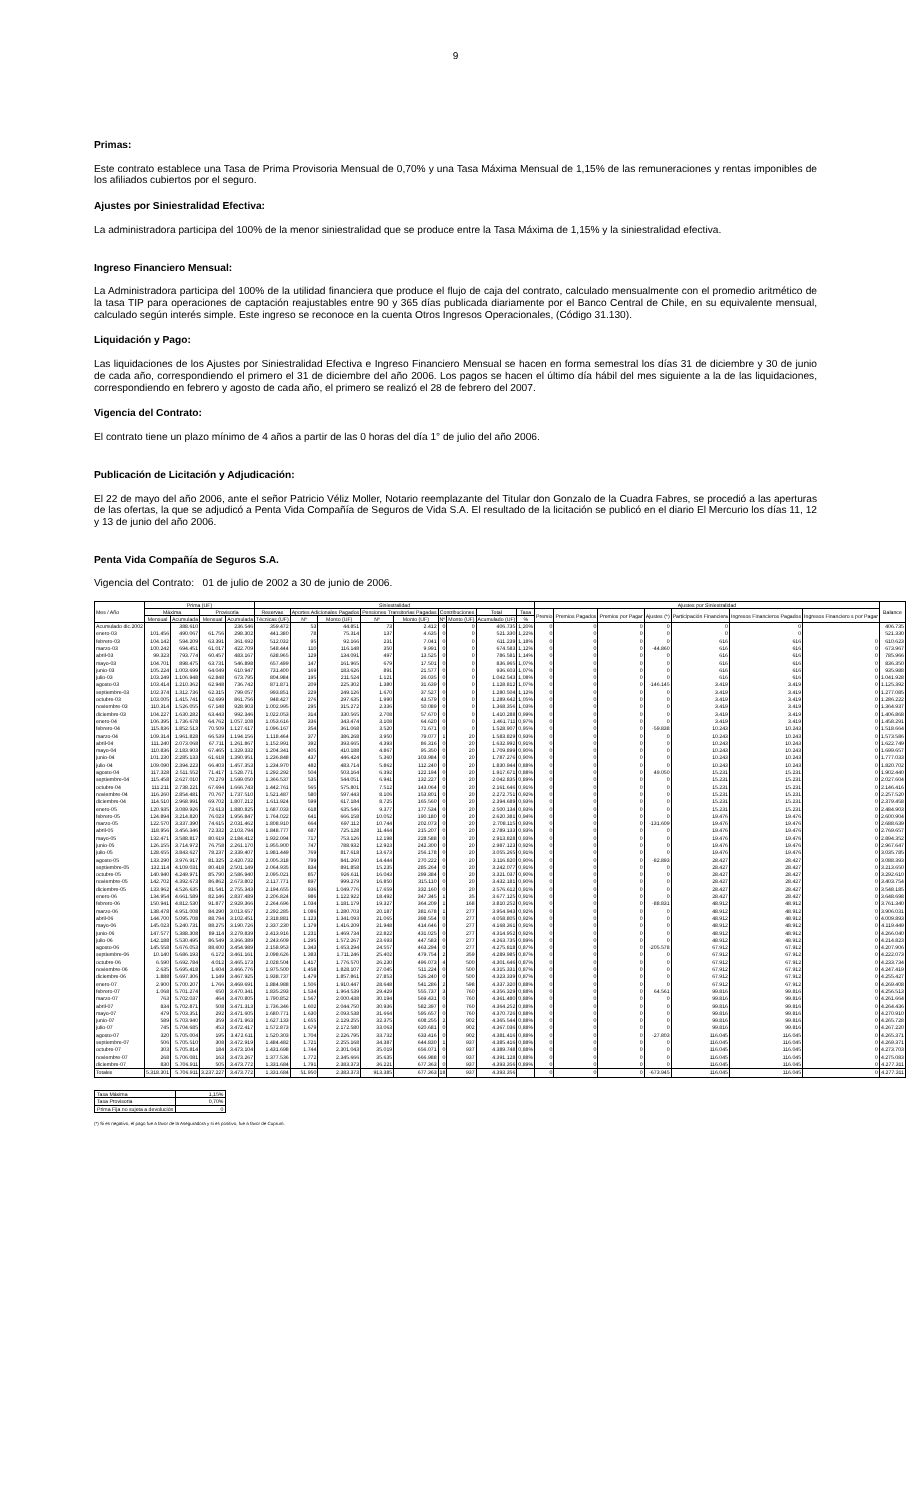9
Primas:
Este contrato establece una Tasa de Prima Provisoria Mensual de 0,70% y una Tasa Máxima Mensual de 1,15% de las remuneraciones y rentas imponibles de los afiliados cubiertos por el seguro.
Ajustes por Siniestralidad Efectiva:
La administradora participa del 100% de la menor siniestralidad que se produce entre la Tasa Máxima de 1,15% y la siniestralidad efectiva.
Ingreso Financiero Mensual:
La Administradora participa del 100% de la utilidad financiera que produce el flujo de caja del contrato, calculado mensualmente con el promedio aritmético de la tasa TIP para operaciones de captación reajustables entre 90 y 365 días publicada diariamente por el Banco Central de Chile, en su equivalente mensual, calculado según interés simple. Este ingreso se reconoce en la cuenta Otros Ingresos Operacionales, (Código 31.130).
Liquidación y Pago:
Las liquidaciones de los Ajustes por Siniestralidad Efectiva e Ingreso Financiero Mensual se hacen en forma semestral los días 31 de diciembre y 30 de junio de cada año, correspondiendo el primero el 31 de diciembre del año 2006. Los pagos se hacen el último día hábil del mes siguiente a la de las liquidaciones, correspondiendo en febrero y agosto de cada año, el primero se realizó el 28 de febrero del 2007.
Vigencia del Contrato:
El contrato tiene un plazo mínimo de 4 años a partir de las 0 horas del día 1° de julio del año 2006.
Publicación de Licitación y Adjudicación:
El 22 de mayo del año 2006, ante el señor Patricio Véliz Moller, Notario reemplazante del Titular don Gonzalo de la Cuadra Fabres, se procedió a las aperturas de las ofertas, la que se adjudicó a Penta Vida Compañía de Seguros de Vida S.A. El resultado de la licitación se publicó en el diario El Mercurio los días 11, 12 y 13 de junio del año 2006.
Penta Vida Compañía de Seguros S.A.
Vigencia del Contrato: 01 de julio de 2002 a 30 de junio de 2006.
| Mes / Año | Prima (UF) | | | | Siniestralidad | | | | | | | | | Ajustes por Siniestralidad | | | | | | | Balance |
| --- | --- | --- | --- | --- | --- | --- | --- | --- | --- | --- | --- | --- | --- | --- | --- | --- | --- | --- | --- | --- | --- |
| | Máxima | | Provisoria | | Reservas | Aportes Adicionales Pagados | | Pensiones Transitorias Pagadas | | Contribuciones | | Total | Tasa | Premio | Premios Pagados | Premios por Pagar | Ajustes (*) | Participación Financiera | Ingresos Financieros Pagados | Ingresos Financiero s por Pagar | |
| | Mensual | Acumulada | Mensual | Acumulada | Técnicas (UF) | Nº | Monto (UF) | Nº | Monto (UF) | Nº | Monto (UF) | Acumulado (UF) | % | | | | | | | | |
| Acumulado dic.2002 | | 388.610 | | 236.546 | 359.472 | 53 | 44.851 | 73 | 2.412 | 0 | 0 | 406.735 | 1,20% | 0 | 0 | 0 | 0 | 0 | 0 | | 406.735 |
| enero-03 | 101.456 | 490.067 | 61.756 | 298.302 | 441.380 | 78 | 75.314 | 137 | 4.635 | 0 | 0 | 521.330 | 1,22% | 0 | 0 | 0 | 0 | 0 | 0 | | 521.330 |
| febrero-03 | 104.142 | 594.209 | 63.391 | 361.692 | 512.032 | 95 | 92.166 | 231 | 7.041 | 0 | 0 | 611.239 | 1,18% | 0 | 0 | 0 | 0 | 616 | 616 | 0 | 610.623 |
| marzo-03 | 100.242 | 694.451 | 61.017 | 422.709 | 548.444 | 110 | 116.148 | 350 | 9.991 | 0 | 0 | 674.583 | 1,12% | 0 | 0 | 0 | -44.860 | 616 | 616 | 0 | 673.967 |
| abril-03 | 99.323 | 793.774 | 60.457 | 483.167 | 638.965 | 129 | 134.091 | 497 | 13.525 | 0 | 0 | 786.581 | 1,14% | 0 | 0 | 0 | 0 | 616 | 616 | 0 | 785.966 |
| mayo-03 | 104.701 | 898.475 | 63.731 | 546.898 | 657.499 | 147 | 161.965 | 679 | 17.501 | 0 | 0 | 836.965 | 1,07% | 0 | 0 | 0 | 0 | 616 | 616 | 0 | 836.350 |
| junio-03 | 105.224 | 1.003.699 | 64.049 | 610.947 | 731.400 | 169 | 183.626 | 891 | 21.577 | 0 | 0 | 936.603 | 1,07% | 0 | 0 | 0 | 0 | 616 | 616 | 0 | 935.988 |
| julio-03 | 103.249 | 1.106.948 | 62.848 | 673.795 | 804.984 | 195 | 211.524 | 1.121 | 26.035 | 0 | 0 | 1.042.543 | 1,08% | 0 | 0 | 0 | 0 | 616 | 616 | 0 | 1.041.928 |
| agosto-03 | 103.414 | 1.210.362 | 62.948 | 736.742 | 871.871 | 209 | 225.302 | 1.380 | 31.639 | 0 | 0 | 1.128.812 | 1,07% | 0 | 0 | 0 | -146.145 | 3.419 | 3.419 | 0 | 1.125.392 |
| septiembre-03 | 102.374 | 1.312.736 | 62.315 | 799.057 | 993.851 | 229 | 249.126 | 1.670 | 37.527 | 0 | 0 | 1.280.504 | 1,12% | 0 | 0 | 0 | 0 | 3.419 | 3.419 | 0 | 1.277.085 |
| octubre-03 | 103.005 | 1.415.741 | 62.699 | 861.756 | 948.427 | 276 | 297.635 | 1.990 | 43.579 | 0 | 0 | 1.289.642 | 1,05% | 0 | 0 | 0 | 0 | 3.419 | 3.419 | 0 | 1.286.222 |
| noviembre-03 | 110.314 | 1.526.055 | 67.148 | 928.903 | 1.002.995 | 295 | 315.272 | 2.336 | 50.089 | 0 | 0 | 1.368.356 | 1,03% | 0 | 0 | 0 | 0 | 3.419 | 3.419 | 0 | 1.364.937 |
| diciembre-03 | 104.227 | 1.630.282 | 63.443 | 992.346 | 1.022.053 | 314 | 330.565 | 2.708 | 57.670 | 0 | 0 | 1.410.288 | 0,99% | 0 | 0 | 0 | 0 | 3.419 | 3.419 | 0 | 1.406.868 |
| enero-04 | 106.395 | 1.736.678 | 64.762 | 1.057.108 | 1.053.616 | 336 | 343.474 | 3.108 | 64.620 | 0 | 0 | 1.461.711 | 0,97% | 0 | 0 | 0 | 0 | 3.419 | 3.419 | 0 | 1.458.291 |
| febrero-04 | 115.836 | 1.852.513 | 70.509 | 1.127.617 | 1.096.167 | 354 | 361.068 | 3.520 | 71.671 | 0 | 0 | 1.528.907 | 0,95% | 0 | 0 | 0 | -59.838 | 10.243 | 10.243 | 0 | 1.518.664 |
| marzo-04 | 109.314 | 1.961.828 | 66.539 | 1.194.156 | 1.118.464 | 377 | 386.268 | 3.950 | 79.077 | 1 | 20 | 1.583.829 | 0,93% | 0 | 0 | 0 | 0 | 10.243 | 10.243 | 0 | 1.573.586 |
| abril-04 | 111.240 | 2.073.068 | 67.711 | 1.261.867 | 1.152.991 | 392 | 393.665 | 4.393 | 86.316 | 0 | 20 | 1.632.992 | 0,91% | 0 | 0 | 0 | 0 | 10.243 | 10.243 | 0 | 1.622.749 |
| mayo-04 | 110.836 | 2.183.903 | 67.465 | 1.329.332 | 1.204.341 | 405 | 410.188 | 4.867 | 95.350 | 0 | 20 | 1.709.899 | 0,90% | 0 | 0 | 0 | 0 | 10.243 | 10.243 | 0 | 1.699.657 |
| junio-04 | 101.230 | 2.285.133 | 61.618 | 1.390.951 | 1.236.848 | 437 | 446.424 | 5.360 | 103.984 | 0 | 20 | 1.787.276 | 0,90% | 0 | 0 | 0 | 0 | 10.243 | 10.243 | 0 | 1.777.033 |
| julio-04 | 109.090 | 2.394.223 | 66.403 | 1.457.353 | 1.234.970 | 482 | 483.714 | 5.862 | 112.240 | 0 | 20 | 1.830.944 | 0,88% | 0 | 0 | 0 | 0 | 10.243 | 10.243 | 0 | 1.820.702 |
| agosto-04 | 117.328 | 2.511.552 | 71.417 | 1.528.771 | 1.292.292 | 504 | 503.164 | 6.392 | 122.194 | 0 | 20 | 1.917.671 | 0,88% | 0 | 0 | 0 | 49.050 | 15.231 | 15.231 | 0 | 1.902.440 |
| septiembre-04 | 115.458 | 2.627.010 | 70.279 | 1.599.050 | 1.366.537 | 535 | 544.051 | 6.941 | 132.227 | 0 | 20 | 2.042.835 | 0,89% | 0 | 0 | 0 | 0 | 15.231 | 15.231 | 0 | 2.027.604 |
| octubre-04 | 111.211 | 2.738.221 | 67.694 | 1.666.743 | 1.442.761 | 565 | 575.801 | 7.512 | 143.064 | 0 | 20 | 2.161.646 | 0,91% | 0 | 0 | 0 | 0 | 15.231 | 15.231 | 0 | 2.146.416 |
| noviembre-04 | 116.260 | 2.854.481 | 70.767 | 1.737.510 | 1.521.487 | 580 | 597.443 | 8.106 | 153.801 | 0 | 20 | 2.272.751 | 0,92% | 0 | 0 | 0 | 0 | 15.231 | 15.231 | 0 | 2.257.520 |
| diciembre-04 | 114.510 | 2.968.991 | 69.702 | 1.807.212 | 1.611.924 | 599 | 617.184 | 8.725 | 165.560 | 0 | 20 | 2.394.689 | 0,93% | 0 | 0 | 0 | 0 | 15.231 | 15.231 | 0 | 2.379.458 |
| enero-05 | 120.935 | 3.089.926 | 73.613 | 1.880.825 | 1.687.033 | 618 | 635.546 | 9.377 | 177.534 | 0 | 20 | 2.500.134 | 0,93% | 0 | 0 | 0 | 0 | 15.231 | 15.231 | 0 | 2.484.903 |
| febrero-05 | 124.894 | 3.214.820 | 76.023 | 1.956.847 | 1.764.022 | 641 | 666.158 | 10.052 | 190.180 | 0 | 20 | 2.620.381 | 0,94% | 0 | 0 | 0 | 0 | 19.476 | 19.476 | 0 | 2.600.904 |
| marzo-05 | 122.570 | 3.337.390 | 74.615 | 2.031.462 | 1.808.910 | 664 | 697.112 | 10.744 | 202.073 | 0 | 20 | 2.708.115 | 0,93% | 0 | 0 | 0 | -131.609 | 19.476 | 19.476 | 0 | 2.688.639 |
| abril-05 | 118.956 | 3.456.346 | 72.332 | 2.103.794 | 1.848.777 | 687 | 725.128 | 11.464 | 215.207 | 0 | 20 | 2.789.133 | 0,93% | 0 | 0 | 0 | 0 | 19.476 | 19.476 | 0 | 2.769.657 |
| mayo-05 | 132.471 | 3.588.817 | 80.619 | 2.184.412 | 1.932.094 | 717 | 753.126 | 12.198 | 228.588 | 0 | 20 | 2.913.828 | 0,93% | 0 | 0 | 0 | 0 | 19.476 | 19.476 | 0 | 2.894.352 |
| junio-05 | 126.155 | 3.714.972 | 76.758 | 2.261.170 | 1.955.900 | 747 | 788.932 | 12.923 | 242.300 | 0 | 20 | 2.987.123 | 0,92% | 0 | 0 | 0 | 0 | 19.476 | 19.476 | 0 | 2.967.647 |
| julio-05 | 128.655 | 3.843.627 | 78.237 | 2.339.407 | 1.981.449 | 769 | 817.618 | 13.673 | 256.178 | 0 | 20 | 3.055.265 | 0,91% | 0 | 0 | 0 | 0 | 19.476 | 19.476 | 0 | 3.035.785 |
| agosto-05 | 133.290 | 3.976.917 | 81.325 | 2.420.732 | 2.005.318 | 799 | 841.260 | 14.444 | 270.222 | 0 | 20 | 3.116.820 | 0,90% | 0 | 0 | 0 | -82.893 | 28.427 | 28.427 | 0 | 3.088.393 |
| septiembre-05 | 132.114 | 4.109.031 | 80.418 | 2.501.149 | 2.064.935 | 834 | 891.858 | 15.235 | 285.264 | 0 | 20 | 3.242.077 | 0,91% | 0 | 0 | 0 | 0 | 28.427 | 28.427 | 0 | 3.213.650 |
| octubre-05 | 140.940 | 4.249.971 | 85.790 | 2.586.940 | 2.095.021 | 857 | 926.611 | 16.043 | 299.384 | 0 | 20 | 3.321.037 | 0,90% | 0 | 0 | 0 | 0 | 28.427 | 28.427 | 0 | 3.292.610 |
| noviembre-05 | 142.702 | 4.392.673 | 86.862 | 2.673.802 | 2.117.771 | 897 | 999.279 | 16.850 | 315.110 | 0 | 20 | 3.432.181 | 0,90% | 0 | 0 | 0 | 0 | 28.427 | 28.427 | 0 | 3.403.754 |
| diciembre-05 | 133.962 | 4.526.635 | 81.541 | 2.755.343 | 2.194.655 | 936 | 1.049.776 | 17.659 | 332.160 | 0 | 20 | 3.576.612 | 0,91% | 0 | 0 | 0 | 0 | 28.427 | 28.427 | 0 | 3.548.185 |
| enero-06 | 134.954 | 4.661.589 | 82.146 | 2.837.489 | 2.206.824 | 986 | 1.122.922 | 18.492 | 347.345 | 1 | 35 | 3.677.125 | 0,91% | 0 | 0 | 0 | 0 | 28.427 | 28.427 | 0 | 3.648.698 |
| febrero-06 | 150.941 | 4.812.530 | 91.877 | 2.929.366 | 2.264.696 | 1.034 | 1.181.179 | 19.327 | 364.209 | 1 | 168 | 3.810.252 | 0,91% | 0 | 0 | 0 | -88.831 | 48.912 | 48.912 | 0 | 3.761.340 |
| marzo-06 | 138.478 | 4.951.008 | 84.290 | 3.013.657 | 2.292.285 | 1.086 | 1.280.703 | 20.187 | 381.678 | 1 | 277 | 3.954.943 | 0,92% | 0 | 0 | 0 | 0 | 48.912 | 48.912 | 0 | 3.906.031 |
| abril-06 | 144.700 | 5.095.708 | 88.794 | 3.102.451 | 2.318.881 | 1.123 | 1.341.093 | 21.065 | 398.554 | 0 | 277 | 4.058.805 | 0,92% | 0 | 0 | 0 | 0 | 48.912 | 48.912 | 0 | 4.009.893 |
| mayo-06 | 145.023 | 5.240.731 | 88.275 | 3.190.726 | 2.337.230 | 1.179 | 1.416.209 | 21.948 | 414.646 | 0 | 277 | 4.168.361 | 0,91% | 0 | 0 | 0 | 0 | 48.912 | 48.912 | 0 | 4.119.449 |
| junio-06 | 147.577 | 5.388.308 | 89.114 | 3.279.839 | 2.413.916 | 1.231 | 1.469.734 | 22.822 | 431.025 | 0 | 277 | 4.314.952 | 0,92% | 0 | 0 | 0 | 0 | 48.912 | 48.912 | 0 | 4.266.040 |
| julio-06 | 142.188 | 5.530.495 | 86.549 | 3.366.389 | 2.243.609 | 1.295 | 1.572.267 | 23.693 | 447.583 | 0 | 277 | 4.263.735 | 0,89% | 0 | 0 | 0 | 0 | 48.912 | 48.912 | 0 | 4.214.823 |
| agosto-06 | 145.558 | 5.676.053 | 88.600 | 3.454.989 | 2.158.953 | 1.343 | 1.653.294 | 24.557 | 463.294 | 0 | 277 | 4.275.818 | 0,87% | 0 | 0 | 0 | -205.578 | 67.912 | 67.912 | 0 | 4.207.906 |
| septiembre-06 | 10.140 | 5.686.193 | 6.172 | 3.461.161 | 2.098.626 | 1.383 | 1.711.246 | 25.402 | 479.754 | 2 | 359 | 4.289.985 | 0,87% | 0 | 0 | 0 | 0 | 67.912 | 67.912 | 0 | 4.222.073 |
| octubre-06 | 6.590 | 5.692.784 | 4.012 | 3.465.173 | 2.028.504 | 1.417 | 1.776.570 | 26.230 | 496.073 | 4 | 500 | 4.301.646 | 0,87% | 0 | 0 | 0 | 0 | 67.912 | 67.912 | 0 | 4.233.734 |
| noviembre-06 | 2.635 | 5.695.418 | 1.604 | 3.466.776 | 1.975.500 | 1.458 | 1.828.107 | 27.045 | 511.224 | 0 | 500 | 4.315.331 | 0,87% | 0 | 0 | 0 | 0 | 67.912 | 67.912 | 0 | 4.247.419 |
| diciembre-06 | 1.888 | 5.697.306 | 1.149 | 3.467.925 | 1.938.737 | 1.479 | 1.857.861 | 27.853 | 526.240 | 0 | 500 | 4.323.339 | 0,87% | 0 | 0 | 0 | 0 | 67.912 | 67.912 | 0 | 4.255.427 |
| enero-07 | 2.900 | 5.700.207 | 1.766 | 3.469.691 | 1.884.988 | 1.506 | 1.910.447 | 28.648 | 541.286 | 2 | 598 | 4.337.320 | 0,88% | 0 | 0 | 0 | 0 | 67.912 | 67.912 | 0 | 4.269.408 |
| febrero-07 | 1.068 | 5.701.274 | 650 | 3.470.341 | 1.835.293 | 1.534 | 1.964.539 | 29.429 | 555.737 | 3 | 760 | 4.356.329 | 0,88% | 0 | 0 | 0 | 64.561 | 99.816 | 99.816 | 0 | 4.256.513 |
| marzo-07 | 763 | 5.702.037 | 464 | 3.470.805 | 1.790.852 | 1.567 | 2.000.438 | 30.194 | 569.431 | 0 | 760 | 4.361.480 | 0,88% | 0 | 0 | 0 | 0 | 99.816 | 99.816 | 0 | 4.261.664 |
| abril-07 | 834 | 5.702.871 | 508 | 3.471.313 | 1.736.346 | 1.602 | 2.044.750 | 30.936 | 582.397 | 0 | 760 | 4.364.252 | 0,88% | 0 | 0 | 0 | 0 | 99.816 | 99.816 | 0 | 4.264.436 |
| mayo-07 | 479 | 5.703.351 | 292 | 3.471.605 | 1.680.771 | 1.630 | 2.093.538 | 31.664 | 595.657 | 0 | 760 | 4.370.726 | 0,88% | 0 | 0 | 0 | 0 | 99.816 | 99.816 | 0 | 4.270.910 |
| junio-07 | 589 | 5.703.940 | 359 | 3.471.963 | 1.627.133 | 1.655 | 2.129.255 | 32.375 | 608.255 | 2 | 902 | 4.365.544 | 0,88% | 0 | 0 | 0 | 0 | 99.816 | 99.816 | 0 | 4.265.728 |
| julio-07 | 745 | 5.704.685 | 453 | 3.472.417 | 1.572.873 | 1.679 | 2.172.580 | 33.063 | 620.681 | 0 | 902 | 4.367.036 | 0,88% | 0 | 0 | 0 | 0 | 99.816 | 99.816 | 0 | 4.267.220 |
| agosto-07 | 320 | 5.705.004 | 195 | 3.472.611 | 1.520.303 | 1.704 | 2.226.795 | 33.732 | 633.416 | 0 | 902 | 4.381.416 | 0,88% | 0 | 0 | 0 | -27.803 | 116.045 | 116.045 | 0 | 4.265.371 |
| septiembre-07 | 506 | 5.705.510 | 308 | 3.472.919 | 1.484.482 | 1.721 | 2.255.168 | 34.387 | 644.830 | 1 | 937 | 4.385.416 | 0,88% | 0 | 0 | 0 | 0 | 116.045 | 116.045 | 0 | 4.269.371 |
| octubre-07 | 303 | 5.705.814 | 184 | 3.473.104 | 1.431.698 | 1.744 | 2.301.043 | 35.019 | 656.071 | 0 | 937 | 4.389.748 | 0,88% | 0 | 0 | 0 | 0 | 116.045 | 116.045 | 0 | 4.273.703 |
| noviembre-07 | 268 | 5.706.081 | 163 | 3.473.267 | 1.377.536 | 1.772 | 2.345.666 | 35.635 | 666.988 | 0 | 937 | 4.391.128 | 0,88% | 0 | 0 | 0 | 0 | 116.045 | 116.045 | 0 | 4.275.083 |
| diciembre-07 | 830 | 5.706.911 | 505 | 3.473.772 | 1.331.684 | 1.791 | 2.383.373 | 36.221 | 677.363 | 0 | 937 | 4.393.356 | 0,89% | 0 | 0 | 0 | 0 | 116.045 | 116.045 | 0 | 4.277.311 |
| Totales | 5.318.301 | 5.706.911 | 3.237.227 | 3.473.772 | 1.331.684 | 51.950 | 2.383.373 | 913.385 | 677.363 | 18 | 937 | 4.393.356 | | 0 | 0 | 0 | -673.945 | 116.045 | 116.045 | 0 | 4.277.311 |
| Tasa Máxima | 1,15% |
| Tasa Provisoria | 0,70% |
| Prima Fija no sujeta a devolución | 0 |
(*) Si es negativo, el pago fue a favor de la Aseguradora y si es positivo, fue a favor de Cuprum.